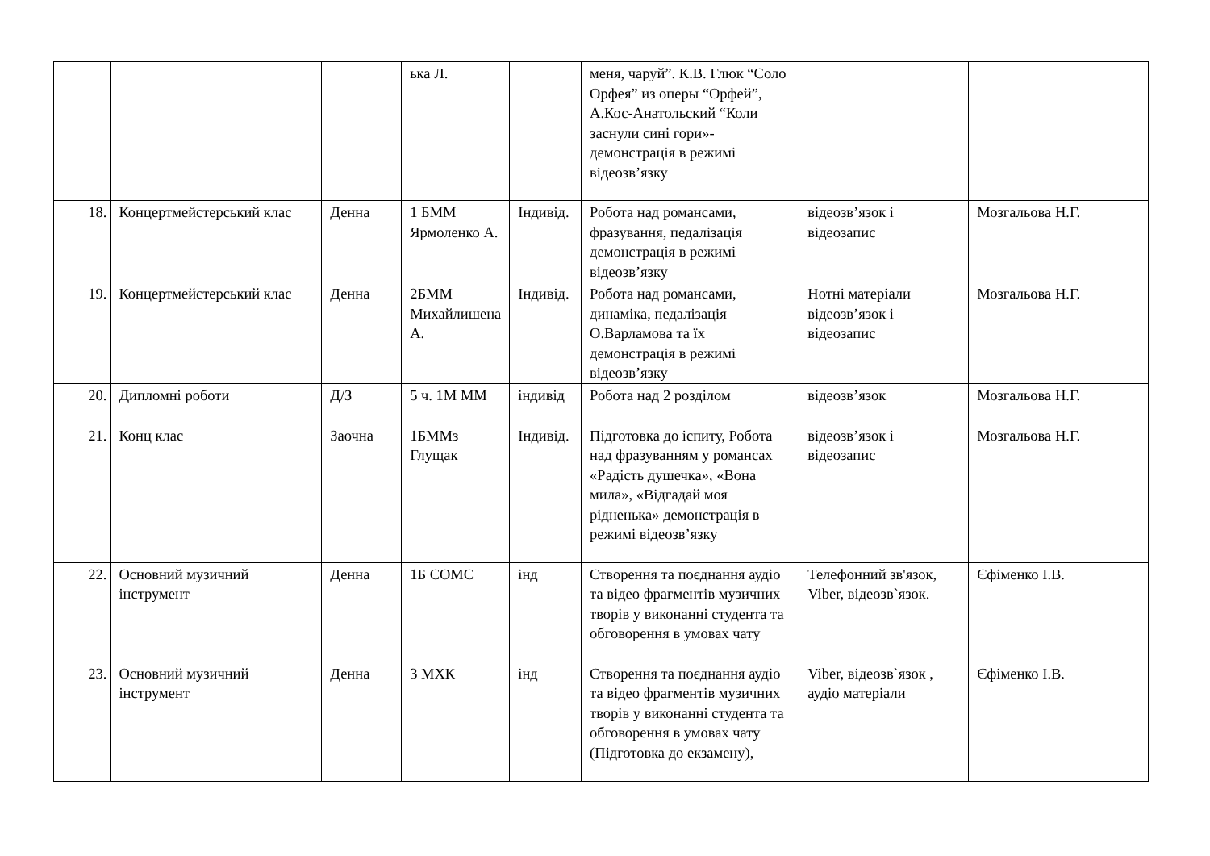| | | | ька Л. | | меня, чаруй”. К.В. Глюк “Соло Орфея” из оперы “Орфей”, А.Кос-Анатольский “Коли заснули сині гори»- демонстрація в режимі відеозв’язку | | |
| 18. | Концертмейстерський клас | Денна | 1 БММ Ярмоленко А. | Індивід. | Робота над романсами, фразування, педалізація демонстрація в режимі відеозв’язку | відеозв’язок і відеозапис | Мозгальова Н.Г. |
| 19. | Концертмейстерський клас | Денна | 2БММ Михайлишена А. | Індивід. | Робота над романсами, динаміка, педалізація О.Варламова та їх демонстрація в режимі відеозв’язку | Нотні матеріали відеозв’язок і відеозапис | Мозгальова Н.Г. |
| 20. | Дипломні роботи | Д/З | 5 ч. 1М ММ | індивід | Робота над 2 розділом | відеозв’язок | Мозгальова Н.Г. |
| 21. | Конц клас | Заочна | 1БММз Глущак | Індивід. | Підготовка до іспиту, Робота над фразуванням у романсах «Радість душечка», «Вона мила», «Відгадай моя рідненька» демонстрація в режимі відеозв’язку | відеозв’язок і відеозапис | Мозгальова Н.Г. |
| 22. | Основний музичний інструмент | Денна | 1Б СОМС | інд | Створення та поєднання аудіо та відео фрагментів музичних творів у виконанні студента та обговорення в умовах чату | Телефонний зв'язок, Viber, відеозв`язок. | Єфіменко І.В. |
| 23. | Основний музичний інструмент | Денна | 3 МХК | інд | Створення та поєднання аудіо та відео фрагментів музичних творів у виконанні студента та обговорення в умовах чату (Підготовка до екзамену), | Viber, відеозв`язок , аудіо матеріали | Єфіменко І.В. |